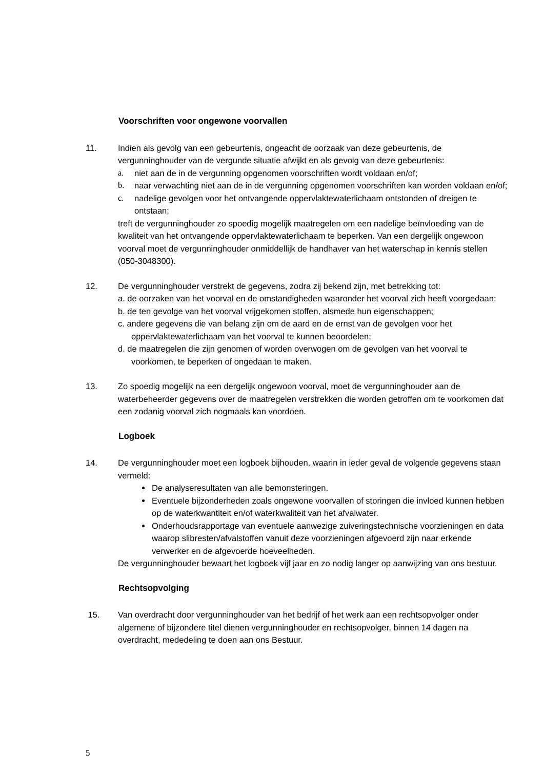Voorschriften voor ongewone voorvallen
11. Indien als gevolg van een gebeurtenis, ongeacht de oorzaak van deze gebeurtenis, de vergunninghouder van de vergunde situatie afwijkt en als gevolg van deze gebeurtenis:
a. niet aan de in de vergunning opgenomen voorschriften wordt voldaan en/of;
b. naar verwachting niet aan de in de vergunning opgenomen voorschriften kan worden voldaan en/of;
c. nadelige gevolgen voor het ontvangende oppervlaktewaterlichaam ontstonden of dreigen te ontstaan;
treft de vergunninghouder zo spoedig mogelijk maatregelen om een nadelige beïnvloeding van de kwaliteit van het ontvangende oppervlaktewaterlichaam te beperken. Van een dergelijk ongewoon voorval moet de vergunninghouder onmiddellijk de handhaver van het waterschap in kennis stellen (050-3048300).
12. De vergunninghouder verstrekt de gegevens, zodra zij bekend zijn, met betrekking tot:
a. de oorzaken van het voorval en de omstandigheden waaronder het voorval zich heeft voorgedaan;
b. de ten gevolge van het voorval vrijgekomen stoffen, alsmede hun eigenschappen;
c. andere gegevens die van belang zijn om de aard en de ernst van de gevolgen voor het oppervlaktewaterlichaam van het voorval te kunnen beoordelen;
d. de maatregelen die zijn genomen of worden overwogen om de gevolgen van het voorval te voorkomen, te beperken of ongedaan te maken.
13. Zo spoedig mogelijk na een dergelijk ongewoon voorval, moet de vergunninghouder aan de waterbeheerder gegevens over de maatregelen verstrekken die worden getroffen om te voorkomen dat een zodanig voorval zich nogmaals kan voordoen.
Logboek
14. De vergunninghouder moet een logboek bijhouden, waarin in ieder geval de volgende gegevens staan vermeld:
De analyseresultaten van alle bemonsteringen.
Eventuele bijzonderheden zoals ongewone voorvallen of storingen die invloed kunnen hebben op de waterkwantiteit en/of waterkwaliteit van het afvalwater.
Onderhoudsrapportage van eventuele aanwezige zuiveringstechnische voorzieningen en data waarop slibresten/afvalstoffen vanuit deze voorzieningen afgevoerd zijn naar erkende verwerker en de afgevoerde hoeveelheden.
De vergunninghouder bewaart het logboek vijf jaar en zo nodig langer op aanwijzing van ons bestuur.
Rechtsopvolging
15. Van overdracht door vergunninghouder van het bedrijf of het werk aan een rechtsopvolger onder algemene of bijzondere titel dienen vergunninghouder en rechtsopvolger, binnen 14 dagen na overdracht, mededeling te doen aan ons Bestuur.
5